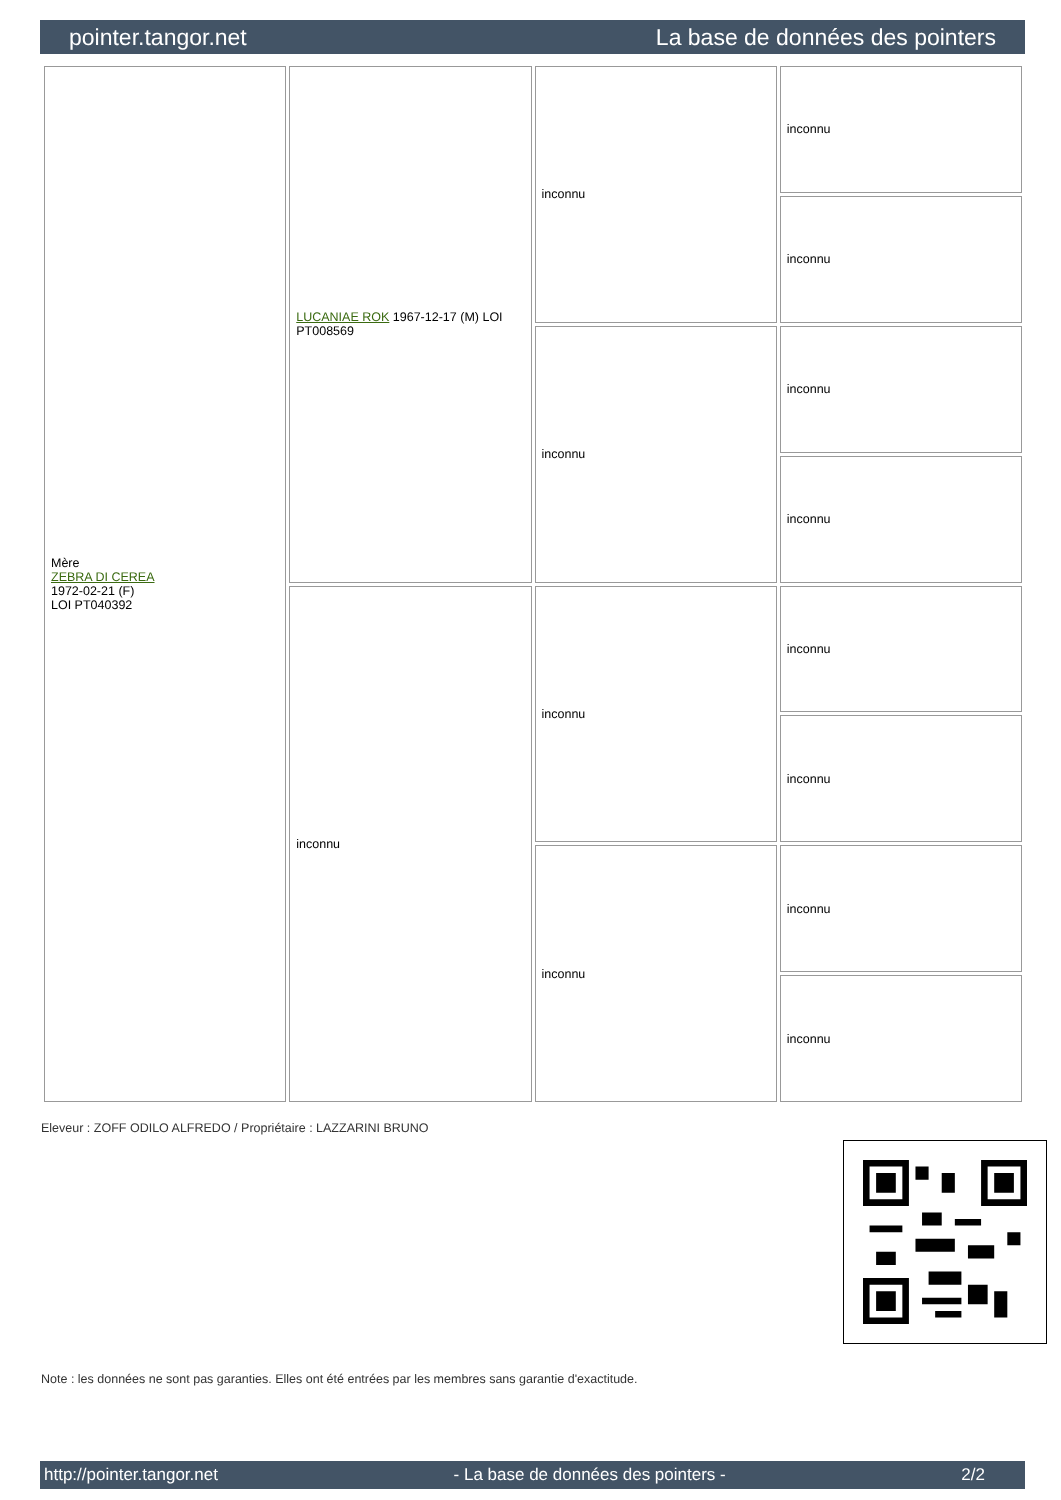pointer.tangor.net La base de données des pointers
| Mère ZEBRA DI CEREA 1972-02-21 (F) LOI PT040392 | LUCANIAE ROK 1967-12-17 (M) LOI PT008569 | inconnu | inconnu |
| | | | inconnu |
| | | inconnu | inconnu |
| | | | inconnu |
| | inconnu | inconnu | inconnu |
| | | | inconnu |
| | | inconnu | inconnu |
| | | | inconnu |
Eleveur : ZOFF ODILO ALFREDO / Propriétaire : LAZZARINI BRUNO
Note : les données ne sont pas garanties. Elles ont été entrées par les membres sans garantie d'exactitude.
http://pointer.tangor.net - La base de données des pointers - 2/2